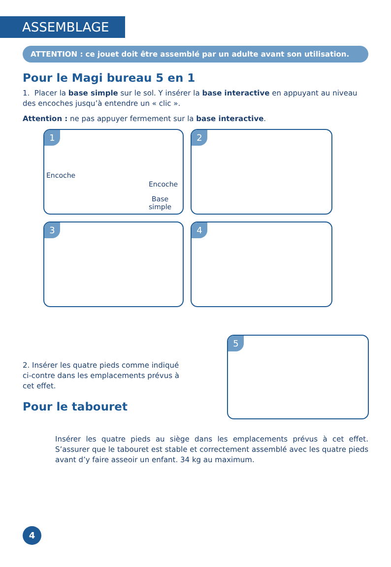ASSEMBLAGE
ATTENTION : ce jouet doit être assemblé par un adulte avant son utilisation.
Pour le Magi bureau 5 en 1
1. Placer la base simple sur le sol. Y insérer la base interactive en appuyant au niveau des encoches jusqu’à entendre un « clic ».
Attention : ne pas appuyer fermement sur la base interactive.
1
Encoche
Encoche
Base
simple
2
3
4
2. Insérer les quatre pieds comme indiqué ci-contre dans les emplacements prévus à cet effet.
Pour le tabouret
5
Insérer les quatre pieds au siège dans les emplacements prévus à cet effet. S’assurer que le tabouret est stable et correctement assemblé avec les quatre pieds avant d’y faire asseoir un enfant. 34 kg au maximum.
4